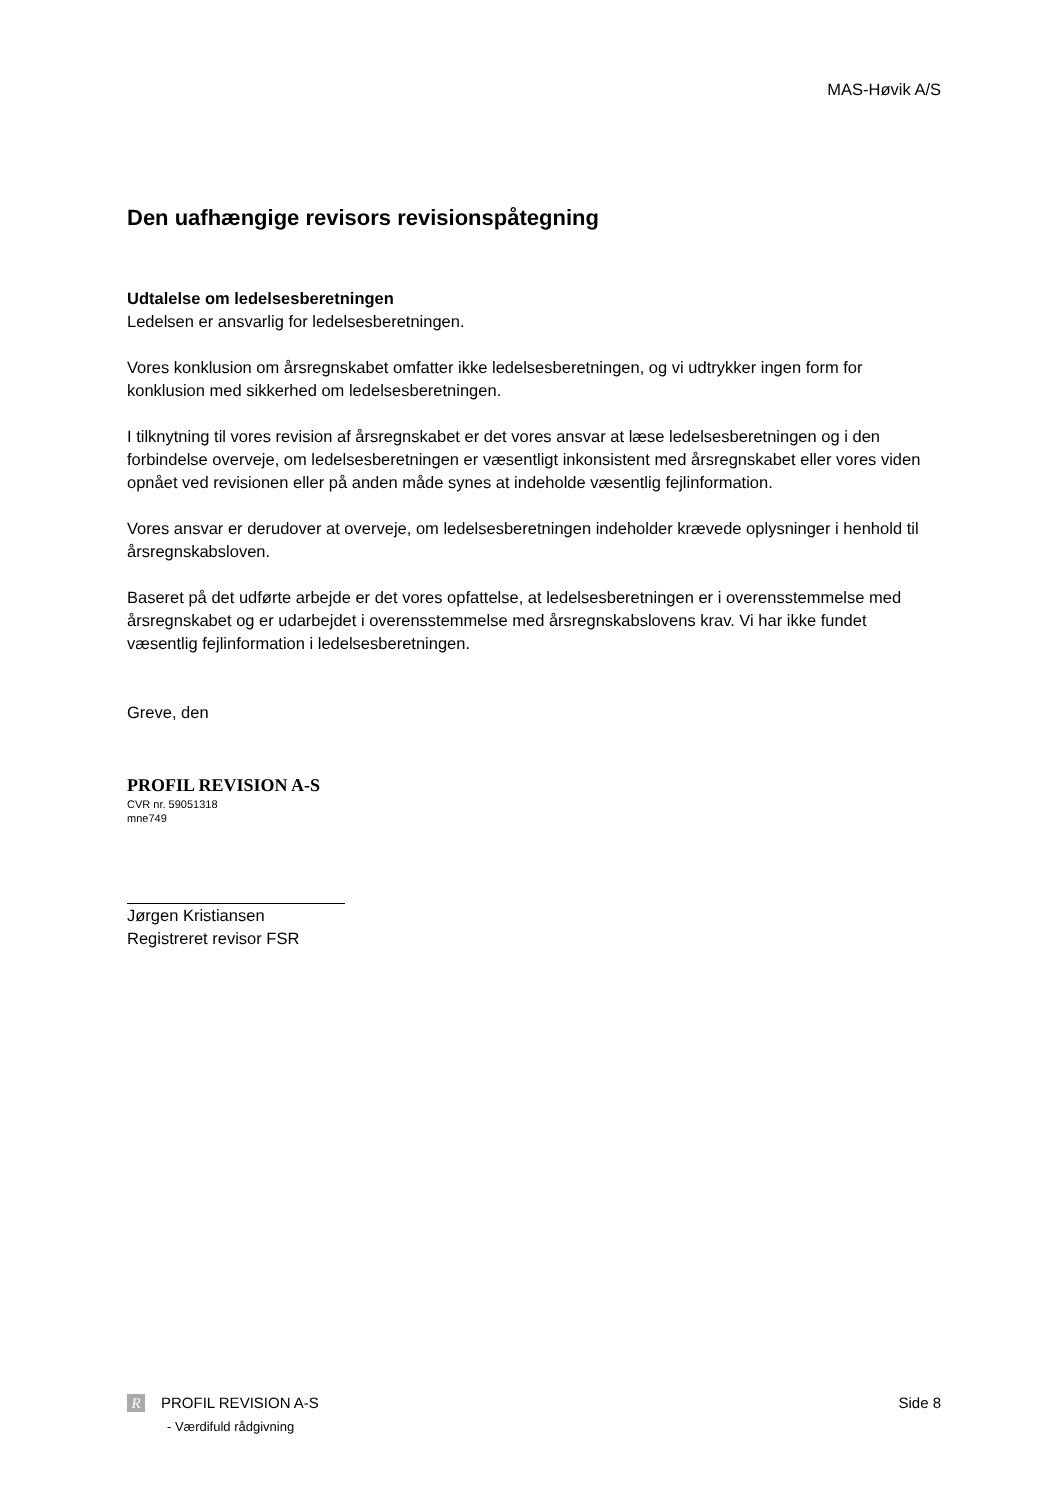MAS-Høvik A/S
Den uafhængige revisors revisionspåtegning
Udtalelse om ledelsesberetningen
Ledelsen er ansvarlig for ledelsesberetningen.
Vores konklusion om årsregnskabet omfatter ikke ledelsesberetningen, og vi udtrykker ingen form for konklusion med sikkerhed om ledelsesberetningen.
I tilknytning til vores revision af årsregnskabet er det vores ansvar at læse ledelsesberetningen og i den forbindelse overveje, om ledelsesberetningen er væsentligt inkonsistent med årsregnskabet eller vores viden opnået ved revisionen eller på anden måde synes at indeholde væsentlig fejlinformation.
Vores ansvar er derudover at overveje, om ledelsesberetningen indeholder krævede oplysninger i henhold til årsregnskabsloven.
Baseret på det udførte arbejde er det vores opfattelse, at ledelsesberetningen er i overensstemmelse med årsregnskabet og er udarbejdet i overensstemmelse med årsregnskabslovens krav. Vi har ikke fundet væsentlig fejlinformation i ledelsesberetningen.
Greve, den
PROFIL REVISION A-S
CVR nr. 59051318
mne749
Jørgen Kristiansen
Registreret revisor FSR
R PROFIL REVISION A-S
- Værdifuld rådgivning
Side 8